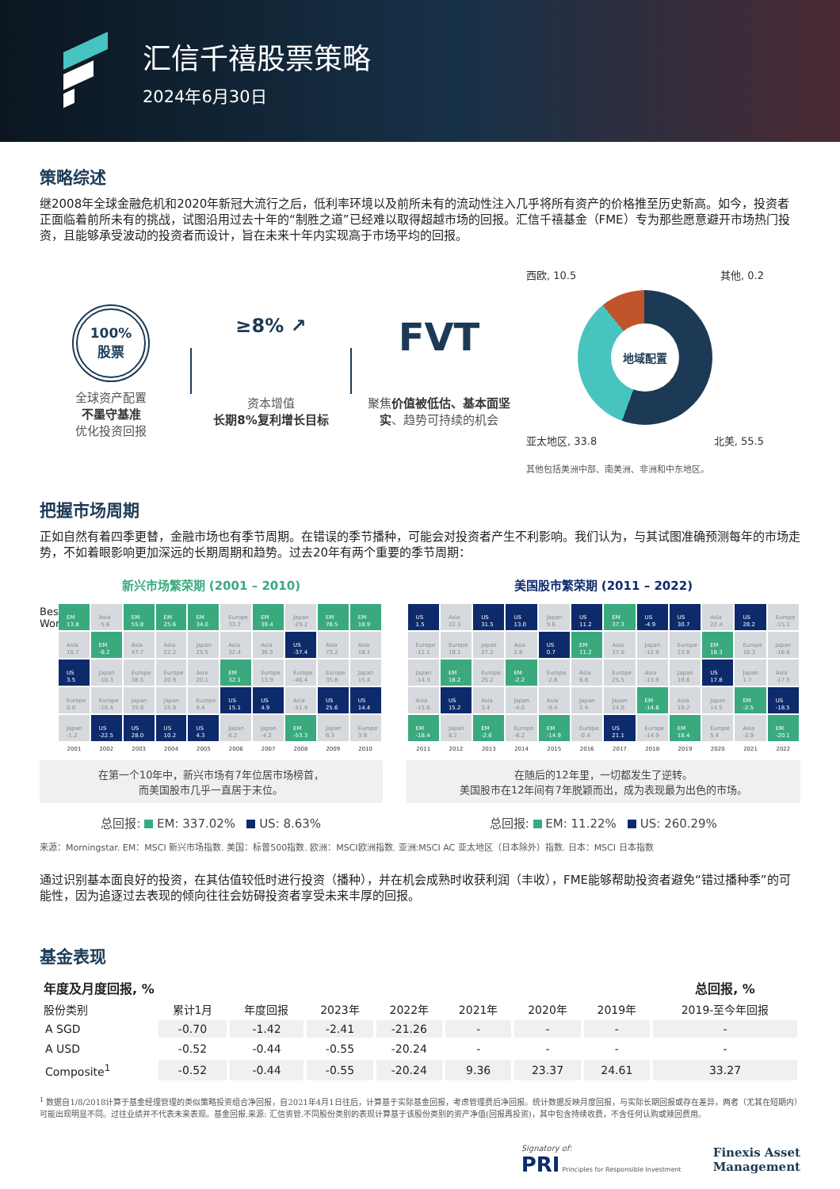汇信千禧股票策略
2024年6月30日
策略综述
继2008年全球金融危机和2020年新冠大流行之后，低利率环境以及前所未有的流动性注入几乎将所有资产的价格推至历史新高。如今，投资者正面临着前所未有的挑战，试图沿用过去十年的“制胜之道”已经难以取得超越市场的回报。汇信千禧基金（FME）专为那些愿意避开市场热门投资，且能够承受波动的投资者而设计，旨在未来十年内实现高于市场平均的回报。
100%
股票
全球资产配置
不墨守基准
优化投资回报
≥8% ↗
资本增值
长期8%复利增长目标
FVT
聚焦价值被低估、基本面坚实、趋势可持续的机会
西欧, 10.5 其他, 0.2
地域配置
亚太地区, 33.8 北美, 55.5
其他包括美洲中部、南美洲、非洲和中东地区。
把握市场周期
正如自然有着四季更替，金融市场也有季节周期。在错误的季节播种，可能会对投资者产生不利影响。我们认为，与其试图准确预测每年的市场走势，不如着眼影响更加深远的长期周期和趋势。过去20年有两个重要的季节周期：
新兴市场繁荣期 (2001 – 2010)
Best Worst
| EM 13.8 | Asia -5.6 | EM 55.8 | EM 25.6 | EM 34.0 | Europe 33.7 | EM 39.4 | Japan -29.2 | EM 78.5 | EM 18.9 |
| Asia 10.7 | EM -6.2 | Asia 47.7 | Asia 22.2 | Japan 25.5 | Asia 32.4 | Asia 36.5 | US -37.4 | Asia 73.2 | Asia 18.1 |
| US 3.5 | Japan -10.3 | Europe 38.5 | Europe 20.9 | Asia 20.1 | EM 32.1 | Europe 13.9 | Europe -46.4 | Europe 35.8 | Japan 15.4 |
| Europe 0.0 | Europe -18.4 | Japan 35.9 | Japan 15.9 | Europe 9.4 | US 15.1 | US 4.9 | Asia -51.9 | US 25.6 | US 14.4 |
| Japan -1.2 | US -22.5 | US 28.0 | US 10.2 | US 4.3 | Japan 6.2 | Japan -4.2 | EM -53.3 | Japan 6.3 | Europe 3.9 |
| 2001 | 2002 | 2003 | 2004 | 2005 | 2006 | 2007 | 2008 | 2009 | 2010 |
在第一个10年中，新兴市场有7年位居市场榜首，
而美国股市几乎一直居于末位。
总回报: EM: 337.02% US: 8.63%
美国股市繁荣期 (2011 – 2022)
| US 1.5 | Asia 22.3 | US 31.5 | US 13.0 | Japan 9.6 | US 11.2 | EM 37.3 | US -4.9 | US 30.7 | Asia 22.4 | US 28.2 | Europe -15.1 |
| Europe -11.1 | Europe 19.1 | Japan 27.2 | Asia 2.8 | US 0.7 | EM 11.2 | Asia 37.0 | Japan -12.9 | Europe 23.8 | EM 18.3 | Europe 16.3 | Japan -16.6 |
| Japan -14.3 | EM 18.2 | Europe 25.2 | EM -2.2 | Europe -2.8 | Asia 6.8 | Europe 25.5 | Asia -13.9 | Japan 19.6 | US 17.8 | Japan 1.7 | Asia -17.5 |
| Asia -15.6 | US 15.2 | Asia 3.4 | Japan -4.0 | Asia -9.4 | Japan 2.4 | Japan 24.0 | EM -14.6 | Asia 19.2 | Japan 14.5 | EM -2.5 | US -18.5 |
| EM -18.4 | Japan 8.2 | EM -2.6 | Europe -6.2 | EM -14.9 | Europe -0.4 | US 21.1 | Europe -14.9 | EM 18.4 | Europe 5.4 | Asia -2.9 | EM -20.1 |
| 2011 | 2012 | 2013 | 2014 | 2015 | 2016 | 2017 | 2018 | 2019 | 2020 | 2021 | 2022 |
在随后的12年里，一切都发生了逆转。
美国股市在12年间有7年脱颖而出，成为表现最为出色的市场。
总回报: EM: 11.22% US: 260.29%
来源：Morningstar. EM：MSCI 新兴市场指数. 美国：标普500指数. 欧洲：MSCI欧洲指数. 亚洲:MSCI AC 亚太地区（日本除外）指数. 日本：MSCI 日本指数
通过识别基本面良好的投资，在其估值较低时进行投资（播种），并在机会成熟时收获利润（丰收），FME能够帮助投资者避免“错过播种季”的可能性，因为追逐过去表现的倾向往往会妨碍投资者享受未来丰厚的回报。
基金表现
| 年度及月度回报, % | | | | | | | | 总回报, % |
| --- | --- | --- | --- | --- | --- | --- | --- | --- |
| 股份类别 | 累计1月 | 年度回报 | 2023年 | 2022年 | 2021年 | 2020年 | 2019年 | 2019-至今年回报 |
| A SGD | -0.70 | -1.42 | -2.41 | -21.26 | - | - | - | - |
| A USD | -0.52 | -0.44 | -0.55 | -20.24 | - | - | - | - |
| Composite<sup>1</sup> | -0.52 | -0.44 | -0.55 | -20.24 | 9.36 | 23.37 | 24.61 | 33.27 |
<sup>1</sup> 数据自1/8/2018计算于基金经理管理的类似策略投资组合净回报，自2021年4月1日往后，计算基于实际基金回报，考虑管理费后净回报。统计数据反映月度回报，与实际长期回报或存在差异，两者（尤其在短期内）可能出现明显不同。过往业绩并不代表未来表现。基金回报.来源: 汇信资管.不同股份类别的表现计算基于该股份类别的资产净值(回报再投资)，其中包含持续收费，不含任何认购或赎回费用。
Signatory of:
PRI Principles for Responsible Investment
Finexis Asset
Management